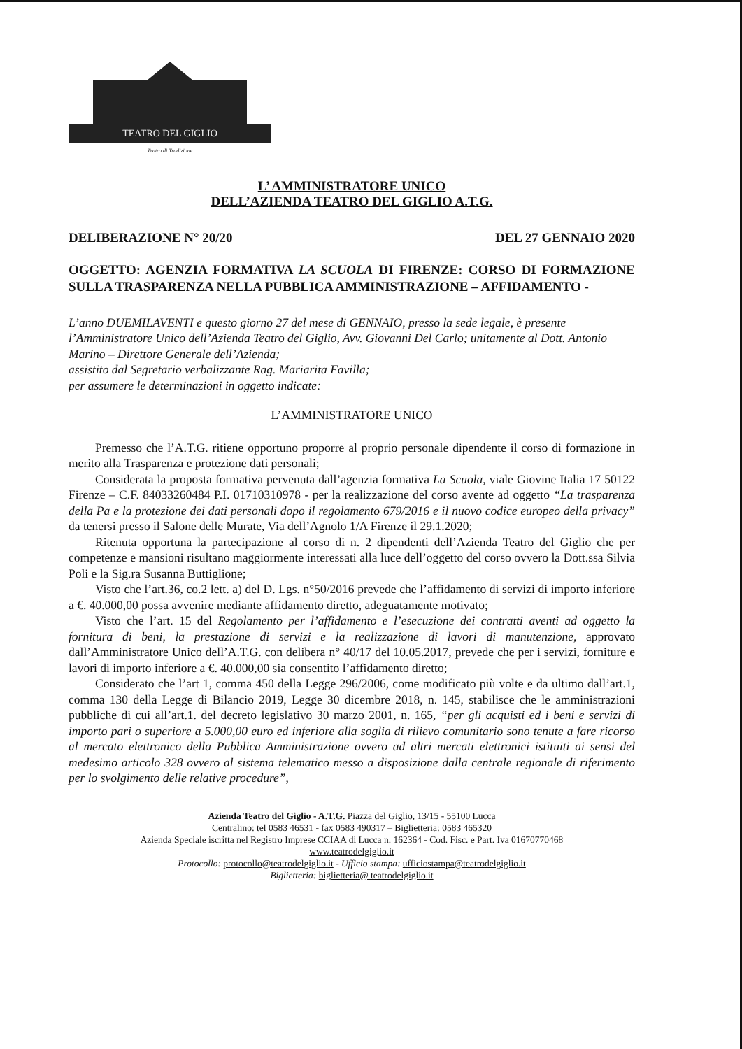TEATRO DEL GIGLIO
Teatro di Tradizione
L’ AMMINISTRATORE UNICO
DELL’AZIENDA TEATRO DEL GIGLIO A.T.G.
DELIBERAZIONE N° 20/20 DEL 27 GENNAIO 2020
OGGETTO: AGENZIA FORMATIVA LA SCUOLA DI FIRENZE: CORSO DI FORMAZIONE SULLA TRASPARENZA NELLA PUBBLICA AMMINISTRAZIONE – AFFIDAMENTO -
L’anno DUEMILAVENTI e questo giorno 27 del mese di GENNAIO, presso la sede legale, è presente l’Amministratore Unico dell’Azienda Teatro del Giglio, Avv. Giovanni Del Carlo; unitamente al Dott. Antonio Marino – Direttore Generale dell’Azienda;
assistito dal Segretario verbalizzante Rag. Mariarita Favilla;
per assumere le determinazioni in oggetto indicate:
L’AMMINISTRATORE UNICO
Premesso che l’A.T.G. ritiene opportuno proporre al proprio personale dipendente il corso di formazione in merito alla Trasparenza e protezione dati personali;
Considerata la proposta formativa pervenuta dall’agenzia formativa La Scuola, viale Giovine Italia 17 50122 Firenze – C.F. 84033260484 P.I. 01710310978 - per la realizzazione del corso avente ad oggetto “La trasparenza della Pa e la protezione dei dati personali dopo il regolamento 679/2016 e il nuovo codice europeo della privacy” da tenersi presso il Salone delle Murate, Via dell’Agnolo 1/A Firenze il 29.1.2020;
Ritenuta opportuna la partecipazione al corso di n. 2 dipendenti dell’Azienda Teatro del Giglio che per competenze e mansioni risultano maggiormente interessati alla luce dell’oggetto del corso ovvero la Dott.ssa Silvia Poli e la Sig.ra Susanna Buttiglione;
Visto che l’art.36, co.2 lett. a) del D. Lgs. n°50/2016 prevede che l’affidamento di servizi di importo inferiore a €. 40.000,00 possa avvenire mediante affidamento diretto, adeguatamente motivato;
Visto che l’art. 15 del Regolamento per l’affidamento e l’esecuzione dei contratti aventi ad oggetto la fornitura di beni, la prestazione di servizi e la realizzazione di lavori di manutenzione, approvato dall’Amministratore Unico dell’A.T.G. con delibera n° 40/17 del 10.05.2017, prevede che per i servizi, forniture e lavori di importo inferiore a €. 40.000,00 sia consentito l’affidamento diretto;
Considerato che l’art 1, comma 450 della Legge 296/2006, come modificato più volte e da ultimo dall’art.1, comma 130 della Legge di Bilancio 2019, Legge 30 dicembre 2018, n. 145, stabilisce che le amministrazioni pubbliche di cui all’art.1. del decreto legislativo 30 marzo 2001, n. 165, “per gli acquisti ed i beni e servizi di importo pari o superiore a 5.000,00 euro ed inferiore alla soglia di rilievo comunitario sono tenute a fare ricorso al mercato elettronico della Pubblica Amministrazione ovvero ad altri mercati elettronici istituiti ai sensi del medesimo articolo 328 ovvero al sistema telematico messo a disposizione dalla centrale regionale di riferimento per lo svolgimento delle relative procedure”,
Azienda Teatro del Giglio - A.T.G. Piazza del Giglio, 13/15 - 55100 Lucca
Centralino: tel 0583 46531 - fax 0583 490317 – Biglietteria: 0583 465320
Azienda Speciale iscritta nel Registro Imprese CCIAA di Lucca n. 162364 - Cod. Fisc. e Part. Iva 01670770468
www.teatrodelgiglio.it
Protocollo: protocollo@teatrodelgiglio.it - Ufficio stampa: ufficiostampa@teatrodelgiglio.it
Biglietteria: biglietteria@ teatrodelgiglio.it